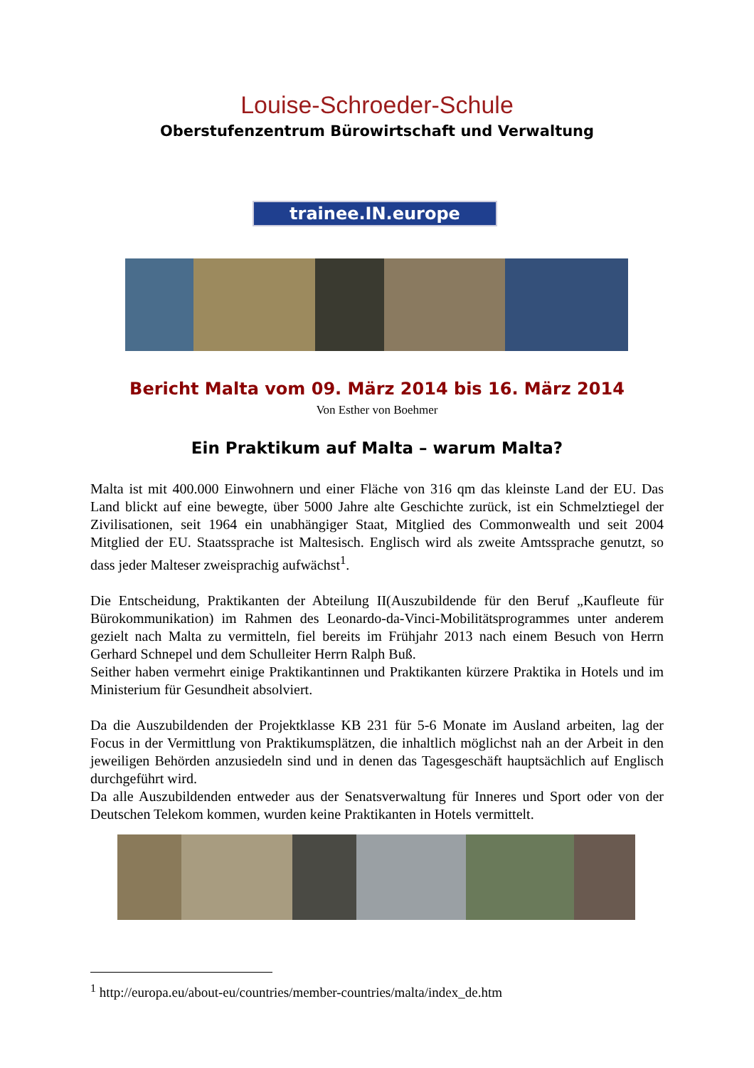Louise-Schroeder-Schule
Oberstufenzentrum Bürowirtschaft und Verwaltung
trainee.IN.europe
Bericht Malta vom 09. März 2014 bis 16. März 2014
Von Esther von Boehmer
Ein Praktikum auf Malta – warum Malta?
Malta ist mit 400.000 Einwohnern und einer Fläche von 316 qm das kleinste Land der EU. Das Land blickt auf eine bewegte, über 5000 Jahre alte Geschichte zurück, ist ein Schmelztiegel der Zivilisationen, seit 1964 ein unabhängiger Staat, Mitglied des Commonwealth und seit 2004 Mitglied der EU. Staatssprache ist Maltesisch. Englisch wird als zweite Amtssprache genutzt, so dass jeder Malteser zweisprachig aufwächst<sup>1</sup>.
Die Entscheidung, Praktikanten der Abteilung II(Auszubildende für den Beruf „Kaufleute für Bürokommunikation) im Rahmen des Leonardo-da-Vinci-Mobilitätsprogrammes unter anderem gezielt nach Malta zu vermitteln, fiel bereits im Frühjahr 2013 nach einem Besuch von Herrn Gerhard Schnepel und dem Schulleiter Herrn Ralph Buß.
Seither haben vermehrt einige Praktikantinnen und Praktikanten kürzere Praktika in Hotels und im Ministerium für Gesundheit absolviert.
Da die Auszubildenden der Projektklasse KB 231 für 5-6 Monate im Ausland arbeiten, lag der Focus in der Vermittlung von Praktikumsplätzen, die inhaltlich möglichst nah an der Arbeit in den jeweiligen Behörden anzusiedeln sind und in denen das Tagesgeschäft hauptsächlich auf Englisch durchgeführt wird.
Da alle Auszubildenden entweder aus der Senatsverwaltung für Inneres und Sport oder von der Deutschen Telekom kommen, wurden keine Praktikanten in Hotels vermittelt.
<sup>1</sup> http://europa.eu/about-eu/countries/member-countries/malta/index_de.htm